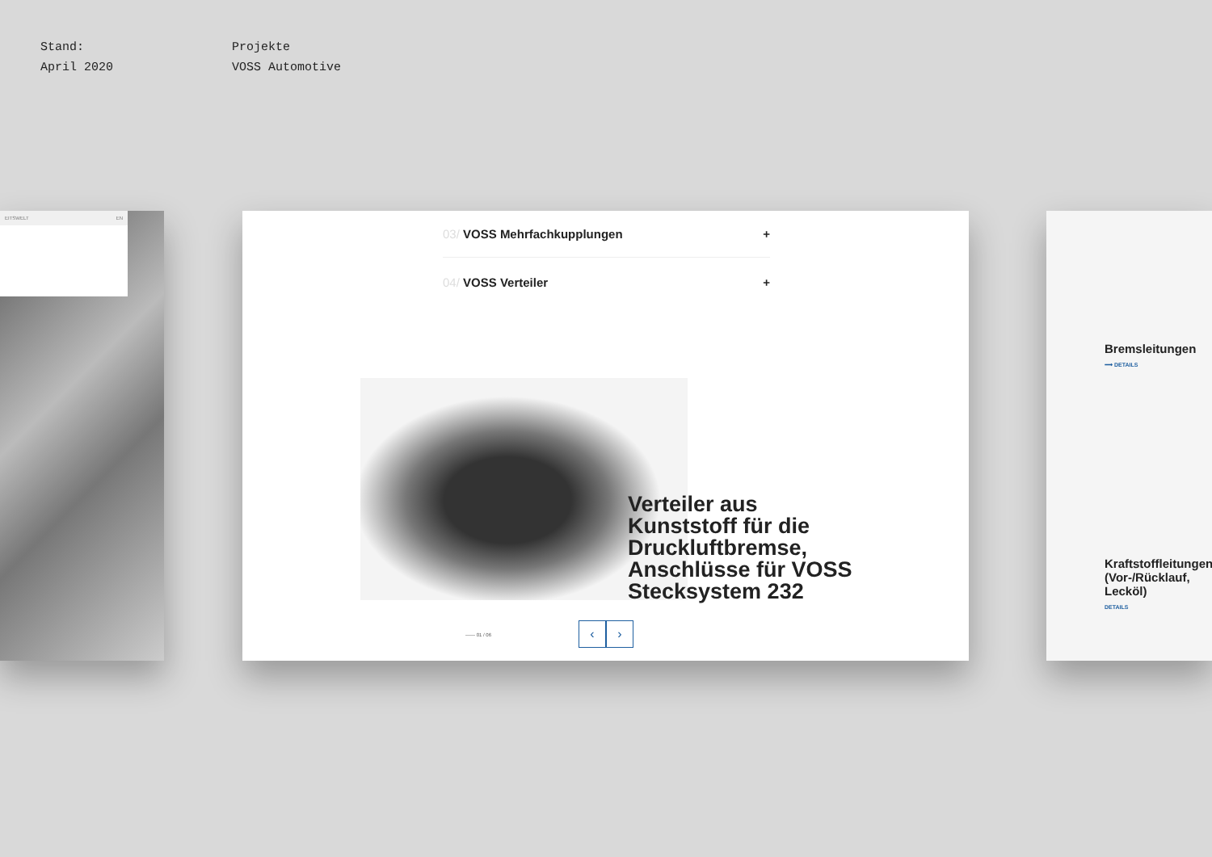Stand:
April 2020
Projekte
VOSS Automotive
EITSWELT EN
03/ VOSS Mehrfachkupplungen +
04/ VOSS Verteiler +
Verteiler aus Kunststoff für die Druckluftbremse, Anschlüsse für VOSS Stecksystem 232
—— 01 / 06
‹ ›
Bremsleitungen
⟶ DETAILS
Kraftstoffleitungen (Vor-/Rücklauf, Lecköl)
DETAILS